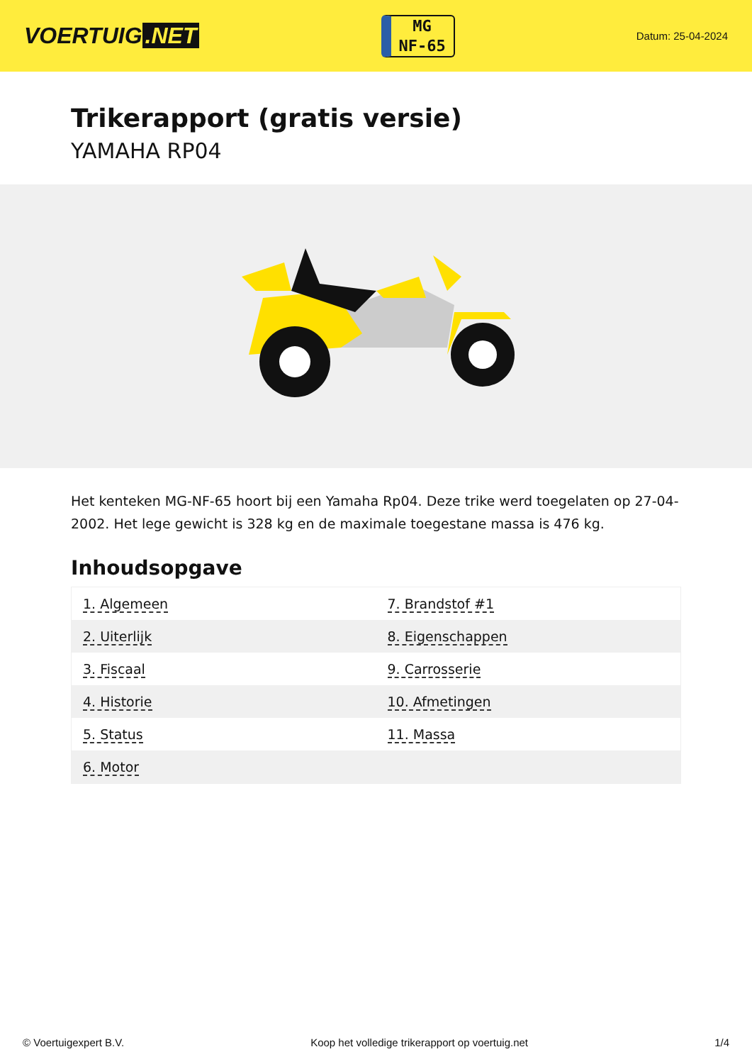VOERTUIG.NET
MG
NF-65
Datum: 25-04-2024
Trikerapport (gratis versie)
YAMAHA RP04
Het kenteken MG-NF-65 hoort bij een Yamaha Rp04. Deze trike werd toegelaten op 27-04-2002. Het lege gewicht is 328 kg en de maximale toegestane massa is 476 kg.
Inhoudsopgave
| 1. Algemeen | 7. Brandstof #1 |
| 2. Uiterlijk | 8. Eigenschappen |
| 3. Fiscaal | 9. Carrosserie |
| 4. Historie | 10. Afmetingen |
| 5. Status | 11. Massa |
| 6. Motor | |
© Voertuigexpert B.V. Koop het volledige trikerapport op voertuig.net 1/4